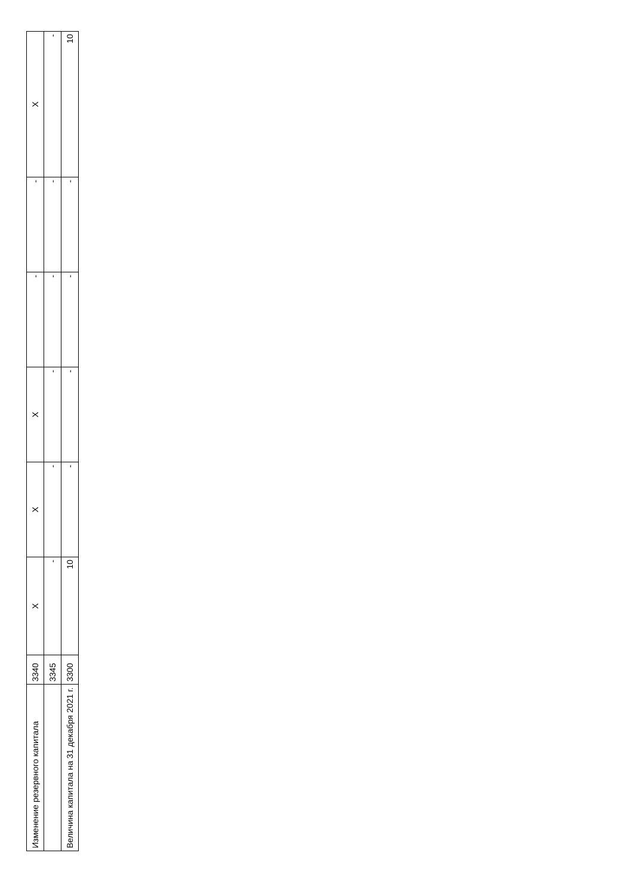| Изменение резервного капитала | 3340 | X | X | X | - | - | X |
| | 3345 | - | - | - | - | - | - |
| Величина капитала на 31 декабря 2021 г. | 3300 | 10 | - | - | - | - | 10 |